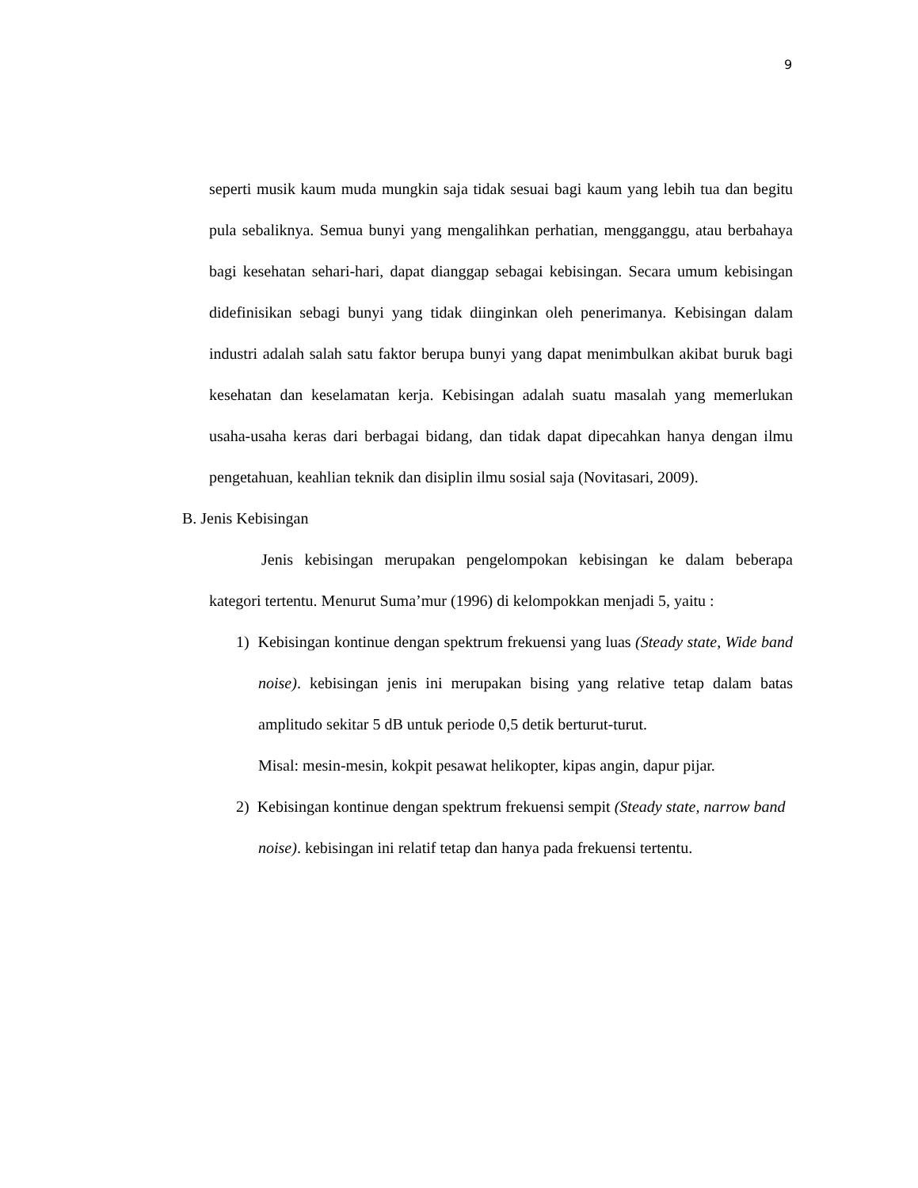9
seperti musik kaum muda mungkin saja tidak sesuai bagi kaum yang lebih tua dan begitu pula sebaliknya. Semua bunyi yang mengalihkan perhatian, mengganggu, atau berbahaya bagi kesehatan sehari-hari, dapat dianggap sebagai kebisingan. Secara umum kebisingan didefinisikan sebagi bunyi yang tidak diinginkan oleh penerimanya. Kebisingan dalam industri adalah salah satu faktor berupa bunyi yang dapat menimbulkan akibat buruk bagi kesehatan dan keselamatan kerja. Kebisingan adalah suatu masalah yang memerlukan usaha-usaha keras dari berbagai bidang, dan tidak dapat dipecahkan hanya dengan ilmu pengetahuan, keahlian teknik dan disiplin ilmu sosial saja (Novitasari, 2009).
B. Jenis Kebisingan
Jenis kebisingan merupakan pengelompokan kebisingan ke dalam beberapa kategori tertentu. Menurut Suma’mur (1996) di kelompokkan menjadi 5, yaitu :
1) Kebisingan kontinue dengan spektrum frekuensi yang luas (Steady state, Wide band noise). kebisingan jenis ini merupakan bising yang relative tetap dalam batas amplitudo sekitar 5 dB untuk periode 0,5 detik berturut-turut.
Misal: mesin-mesin, kokpit pesawat helikopter, kipas angin, dapur pijar.
2) Kebisingan kontinue dengan spektrum frekuensi sempit (Steady state, narrow band noise). kebisingan ini relatif tetap dan hanya pada frekuensi tertentu.